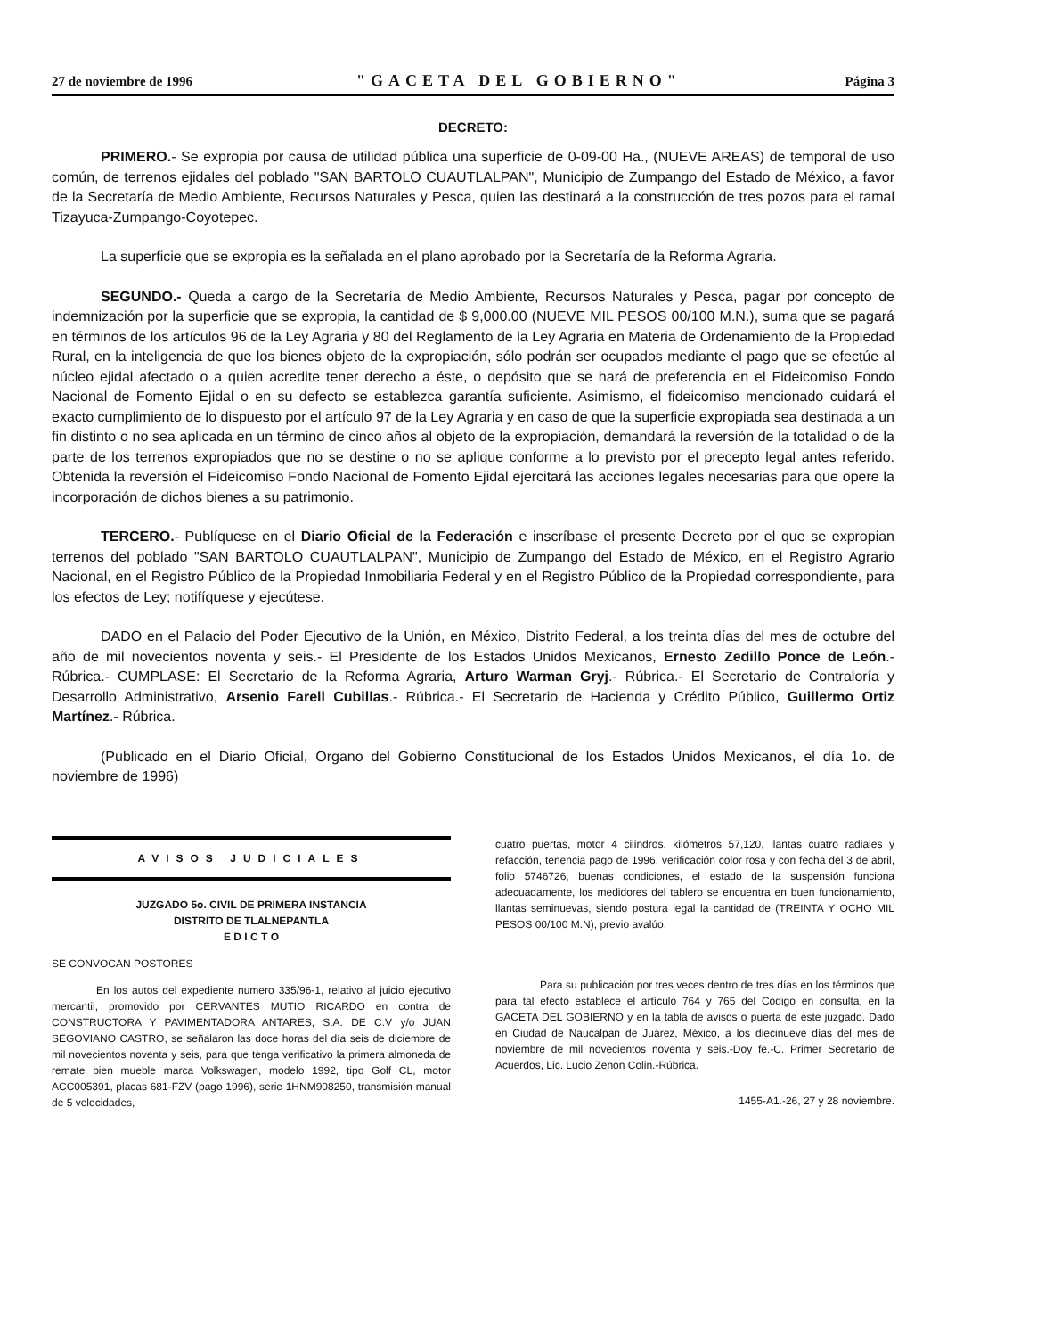27 de noviembre de 1996 "GACETA DEL GOBIERNO" Página 3
DECRETO:
PRIMERO.- Se expropia por causa de utilidad pública una superficie de 0-09-00 Ha., (NUEVE AREAS) de temporal de uso común, de terrenos ejidales del poblado "SAN BARTOLO CUAUTLALPAN", Municipio de Zumpango del Estado de México, a favor de la Secretaría de Medio Ambiente, Recursos Naturales y Pesca, quien las destinará a la construcción de tres pozos para el ramal Tizayuca-Zumpango-Coyotepec.
La superficie que se expropia es la señalada en el plano aprobado por la Secretaría de la Reforma Agraria.
SEGUNDO.- Queda a cargo de la Secretaría de Medio Ambiente, Recursos Naturales y Pesca, pagar por concepto de indemnización por la superficie que se expropia, la cantidad de $ 9,000.00 (NUEVE MIL PESOS 00/100 M.N.), suma que se pagará en términos de los artículos 96 de la Ley Agraria y 80 del Reglamento de la Ley Agraria en Materia de Ordenamiento de la Propiedad Rural, en la inteligencia de que los bienes objeto de la expropiación, sólo podrán ser ocupados mediante el pago que se efectúe al núcleo ejidal afectado o a quien acredite tener derecho a éste, o depósito que se hará de preferencia en el Fideicomiso Fondo Nacional de Fomento Ejidal o en su defecto se establezca garantía suficiente. Asimismo, el fideicomiso mencionado cuidará el exacto cumplimiento de lo dispuesto por el artículo 97 de la Ley Agraria y en caso de que la superficie expropiada sea destinada a un fin distinto o no sea aplicada en un término de cinco años al objeto de la expropiación, demandará la reversión de la totalidad o de la parte de los terrenos expropiados que no se destine o no se aplique conforme a lo previsto por el precepto legal antes referido. Obtenida la reversión el Fideicomiso Fondo Nacional de Fomento Ejidal ejercitará las acciones legales necesarias para que opere la incorporación de dichos bienes a su patrimonio.
TERCERO.- Publíquese en el Diario Oficial de la Federación e inscríbase el presente Decreto por el que se expropian terrenos del poblado "SAN BARTOLO CUAUTLALPAN", Municipio de Zumpango del Estado de México, en el Registro Agrario Nacional, en el Registro Público de la Propiedad Inmobiliaria Federal y en el Registro Público de la Propiedad correspondiente, para los efectos de Ley; notifíquese y ejecútese.
DADO en el Palacio del Poder Ejecutivo de la Unión, en México, Distrito Federal, a los treinta días del mes de octubre del año de mil novecientos noventa y seis.- El Presidente de los Estados Unidos Mexicanos, Ernesto Zedillo Ponce de León.- Rúbrica.- CUMPLASE: El Secretario de la Reforma Agraria, Arturo Warman Gryj.- Rúbrica.- El Secretario de Contraloría y Desarrollo Administrativo, Arsenio Farell Cubillas.- Rúbrica.- El Secretario de Hacienda y Crédito Público, Guillermo Ortiz Martínez.- Rúbrica.
(Publicado en el Diario Oficial, Organo del Gobierno Constitucional de los Estados Unidos Mexicanos, el día 1o. de noviembre de 1996)
AVISOS JUDICIALES
JUZGADO 5o. CIVIL DE PRIMERA INSTANCIA
DISTRITO DE TLALNEPANTLA
E D I C T O
SE CONVOCAN POSTORES
En los autos del expediente numero 335/96-1, relativo al juicio ejecutivo mercantil, promovido por CERVANTES MUTIO RICARDO en contra de CONSTRUCTORA Y PAVIMENTADORA ANTARES, S.A. DE C.V y/o JUAN SEGOVIANO CASTRO, se señalaron las doce horas del día seis de diciembre de mil novecientos noventa y seis, para que tenga verificativo la primera almoneda de remate bien mueble marca Volkswagen, modelo 1992, tipo Golf CL, motor ACC005391, placas 681-FZV (pago 1996), serie 1HNM908250, transmisión manual de 5 velocidades,
cuatro puertas, motor 4 cilindros, kilómetros 57,120, llantas cuatro radiales y refacción, tenencia pago de 1996, verificación color rosa y con fecha del 3 de abril, folio 5746726, buenas condiciones, el estado de la suspensión funciona adecuadamente, los medidores del tablero se encuentra en buen funcionamiento, llantas seminuevas, siendo postura legal la cantidad de (TREINTA Y OCHO MIL PESOS 00/100 M.N), previo avalúo.
Para su publicación por tres veces dentro de tres días en los términos que para tal efecto establece el artículo 764 y 765 del Código en consulta, en la GACETA DEL GOBIERNO y en la tabla de avisos o puerta de este juzgado. Dado en Ciudad de Naucalpan de Juárez, México, a los diecinueve días del mes de noviembre de mil novecientos noventa y seis.-Doy fe.-C. Primer Secretario de Acuerdos, Lic. Lucio Zenon Colin.-Rúbrica.
1455-A1.-26, 27 y 28 noviembre.